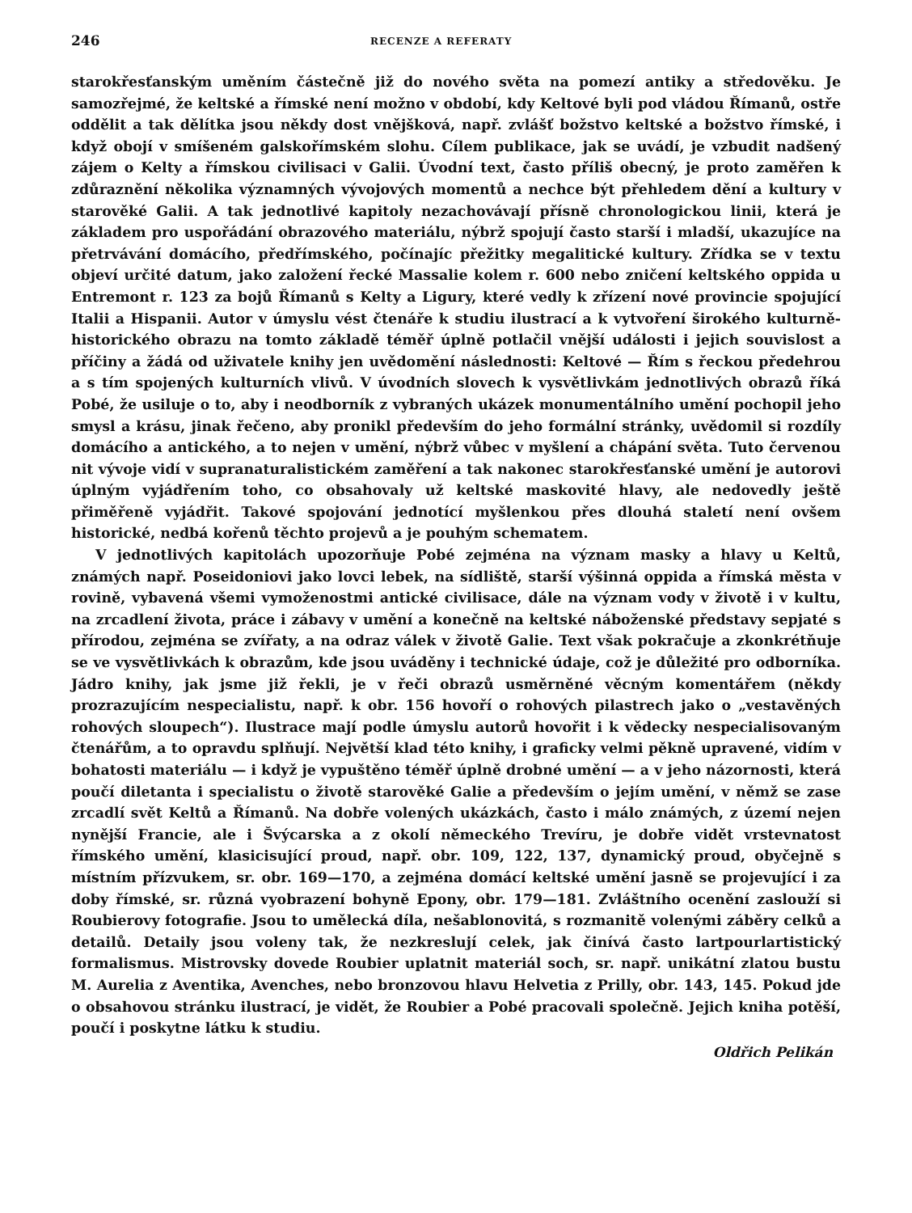246 RECENZE A REFERATY
starokřesťanským uměním částečně již do nového světa na pomezí antiky a středověku. Je samozřejmé, že keltské a římské není možno v období, kdy Keltové byli pod vládou Římanů, ostře oddělit a tak dělítka jsou někdy dost vnějšková, např. zvlášť božstvo keltské a božstvo římské, i když obojí v smíšeném galskořímském slohu. Cílem publikace, jak se uvádí, je vzbudit nadšený zájem o Kelty a římskou civilisaci v Galii. Úvodní text, často příliš obecný, je proto zaměřen k zdůraznění několika významných vývojových momentů a nechce být přehledem dění a kultury v starověké Galii. A tak jednotlivé kapitoly nezachovávají přísně chronologickou linii, která je základem pro uspořádání obrazového materiálu, nýbrž spojují často starší i mladší, ukazujíce na přetrvávání domácího, předřímského, počínajíc přežitky megalitické kultury. Zřídka se v textu objeví určité datum, jako založení řecké Massalie kolem r. 600 nebo zničení keltského oppida u Entremont r. 123 za bojů Římanů s Kelty a Ligury, které vedly k zřízení nové provincie spojující Italii a Hispanii. Autor v úmyslu vést čtenáře k studiu ilustrací a k vytvoření širokého kulturně-historického obrazu na tomto základě téměř úplně potlačil vnější události i jejich souvislost a příčiny a žádá od uživatele knihy jen uvědomění následnosti: Keltové — Řím s řeckou předehrou a s tím spojených kulturních vlivů. V úvodních slovech k vysvětlivkám jednotlivých obrazů říká Pobé, že usiluje o to, aby i neodborník z vybraných ukázek monumentálního umění pochopil jeho smysl a krásu, jinak řečeno, aby pronikl především do jeho formální stránky, uvědomil si rozdíly domácího a antického, a to nejen v umění, nýbrž vůbec v myšlení a chápání světa. Tuto červenou nit vývoje vidí v supranaturalistickém zaměření a tak nakonec starokřesťanské umění je autorovi úplným vyjádřením toho, co obsahovaly už keltské maskovité hlavy, ale nedovedly ještě přiměřeně vyjádřit. Takové spojování jednotící myšlenkou přes dlouhá staletí není ovšem historické, nedbá kořenů těchto projevů a je pouhým schematem.
V jednotlivých kapitolách upozorňuje Pobé zejména na význam masky a hlavy u Keltů, známých např. Poseidoniovi jako lovci lebek, na sídliště, starší výšinná oppida a římská města v rovině, vybavená všemi vymoženostmi antické civilisace, dále na význam vody v životě i v kultu, na zrcadlení života, práce i zábavy v umění a konečně na keltské náboženské představy sepjaté s přírodou, zejména se zvířaty, a na odraz válek v životě Galie. Text však pokračuje a zkonkrétňuje se ve vysvětlivkách k obrazům, kde jsou uváděny i technické údaje, což je důležité pro odborníka. Jádro knihy, jak jsme již řekli, je v řeči obrazů usměrněné věcným komentářem (někdy prozrazujícím nespecialistu, např. k obr. 156 hovoří o rohových pilastrech jako o „vestavěných rohových sloupech“). Ilustrace mají podle úmyslu autorů hovořit i k vědecky nespecialisovaným čtenářům, a to opravdu splňují. Největší klad této knihy, i graficky velmi pěkně upravené, vidím v bohatosti materiálu — i když je vypuštěno téměř úplně drobné umění — a v jeho názornosti, která poučí diletanta i specialistu o životě starověké Galie a především o jejím umění, v němž se zase zrcadlí svět Keltů a Římanů. Na dobře volených ukázkách, často i málo známých, z území nejen nynější Francie, ale i Švýcarska a z okolí německého Trevíru, je dobře vidět vrstevnatost římského umění, klasicisující proud, např. obr. 109, 122, 137, dynamický proud, obyčejně s místním přízvukem, sr. obr. 169—170, a zejména domácí keltské umění jasně se projevující i za doby římské, sr. různá vyobrazení bohyně Epony, obr. 179—181. Zvláštního ocenění zaslouží si Roubierovy fotografie. Jsou to umělecká díla, nešablonovitá, s rozmanitě volenými záběry celků a detailů. Detaily jsou voleny tak, že nezkreslují celek, jak činívá často lartpourlartistický formalismus. Mistrovsky dovede Roubier uplatnit materiál soch, sr. např. unikátní zlatou bustu M. Aurelia z Aventika, Avenches, nebo bronzovou hlavu Helvetia z Prilly, obr. 143, 145. Pokud jde o obsahovou stránku ilustrací, je vidět, že Roubier a Pobé pracovali společně. Jejich kniha potěší, poučí i poskytne látku k studiu.
Oldřich Pelikán